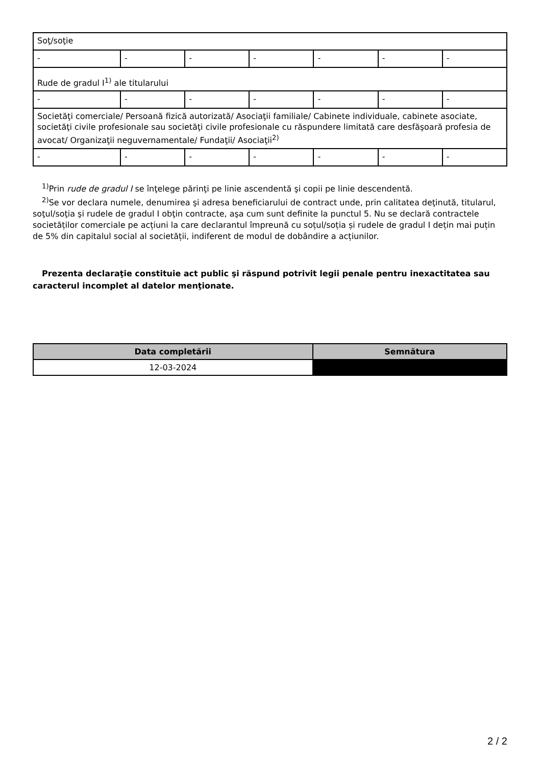| Soţ/soţie | | | | | | |
| - | - | - | - | - | - | - |
| Rude de gradul I<sup>1)</sup> ale titularului | | | | | | |
| - | - | - | - | - | - | - |
| Societăţi comerciale/ Persoană fizică autorizată/ Asociaţii familiale/ Cabinete individuale, cabinete asociate, societăţi civile profesionale sau societăţi civile profesionale cu răspundere limitată care desfăşoară profesia de avocat/ Organizaţii neguvernamentale/ Fundaţii/ Asociaţii<sup>2)</sup> | | | | | | |
| - | - | - | - | - | - | - |
<sup>1)</sup> Prin rude de gradul I se înţelege părinţi pe linie ascendentă şi copii pe linie descendentă.
<sup>2)</sup> Se vor declara numele, denumirea şi adresa beneficiarului de contract unde, prin calitatea deţinută, titularul, soţul/soţia şi rudele de gradul I obţin contracte, aşa cum sunt definite la punctul 5. Nu se declară contractele societăților comerciale pe acțiuni la care declarantul împreună cu soțul/soția și rudele de gradul I dețin mai puțin de 5% din capitalul social al societății, indiferent de modul de dobândire a acțiunilor.
Prezenta declaraţie constituie act public şi răspund potrivit legii penale pentru inexactitatea sau caracterul incomplet al datelor menţionate.
| Data completării | Semnătura |
| --- | --- |
| 12-03-2024 | |
2 / 2